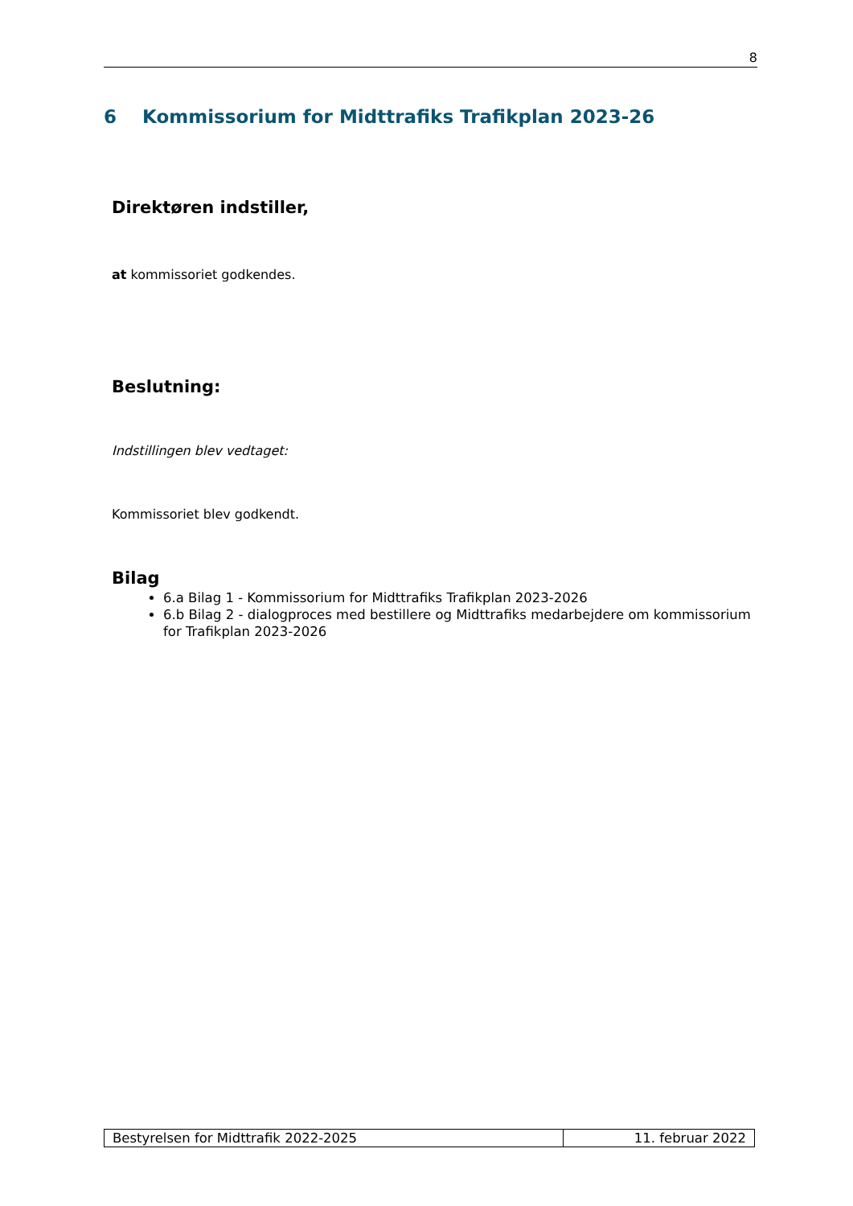8
6 Kommissorium for Midttrafiks Trafikplan 2023-26
Direktøren indstiller,
at kommissoriet godkendes.
Beslutning:
Indstillingen blev vedtaget:
Kommissoriet blev godkendt.
Bilag
6.a Bilag 1 - Kommissorium for Midttrafiks Trafikplan 2023-2026
6.b Bilag 2 - dialogproces med bestillere og Midttrafiks medarbejdere om kommissorium for Trafikplan 2023-2026
| Bestyrelsen for Midttrafik 2022-2025 | 11. februar 2022 |